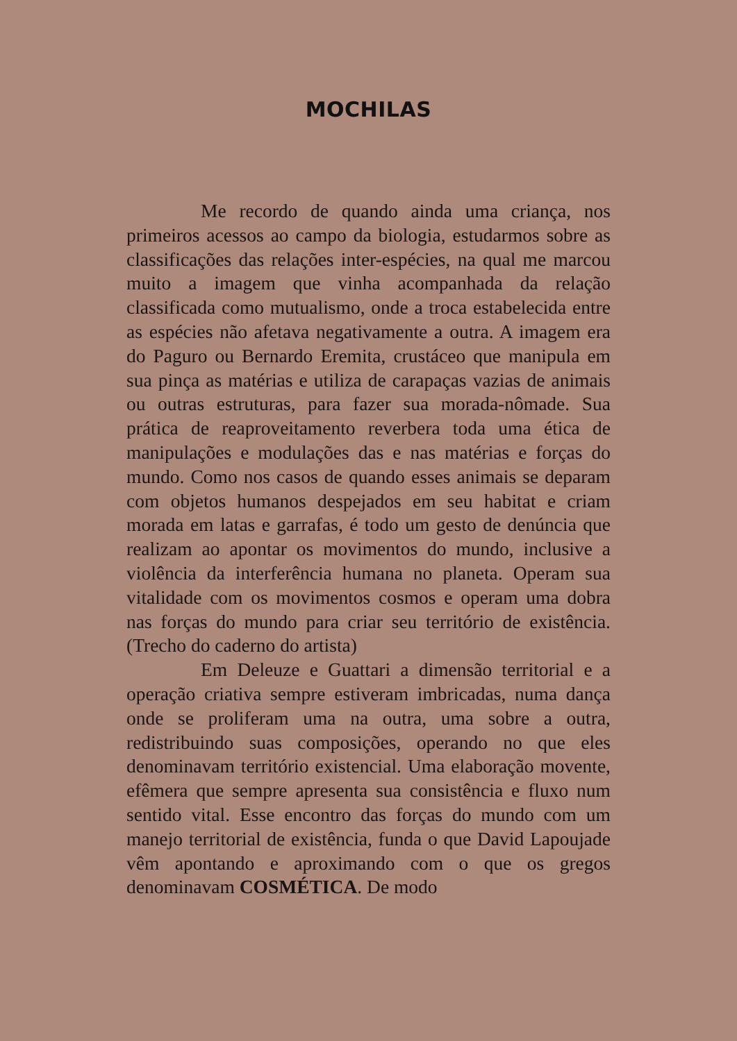MOCHILAS
Me recordo de quando ainda uma criança, nos primeiros acessos ao campo da biologia, estudarmos sobre as classificações das relações inter-espécies, na qual me marcou muito a imagem que vinha acompanhada da relação classificada como mutualismo, onde a troca estabelecida entre as espécies não afetava negativamente a outra. A imagem era do Paguro ou Bernardo Eremita, crustáceo que manipula em sua pinça as matérias e utiliza de carapaças vazias de animais ou outras estruturas, para fazer sua morada-nômade. Sua prática de reaproveitamento reverbera toda uma ética de manipulações e modulações das e nas matérias e forças do mundo. Como nos casos de quando esses animais se deparam com objetos humanos despejados em seu habitat e criam morada em latas e garrafas, é todo um gesto de denúncia que realizam ao apontar os movimentos do mundo, inclusive a violência da interferência humana no planeta. Operam sua vitalidade com os movimentos cosmos e operam uma dobra nas forças do mundo para criar seu território de existência. (Trecho do caderno do artista)
Em Deleuze e Guattari a dimensão territorial e a operação criativa sempre estiveram imbricadas, numa dança onde se proliferam uma na outra, uma sobre a outra, redistribuindo suas composições, operando no que eles denominavam território existencial. Uma elaboração movente, efêmera que sempre apresenta sua consistência e fluxo num sentido vital. Esse encontro das forças do mundo com um manejo territorial de existência, funda o que David Lapoujade vêm apontando e aproximando com o que os gregos denominavam COSMÉTICA. De modo